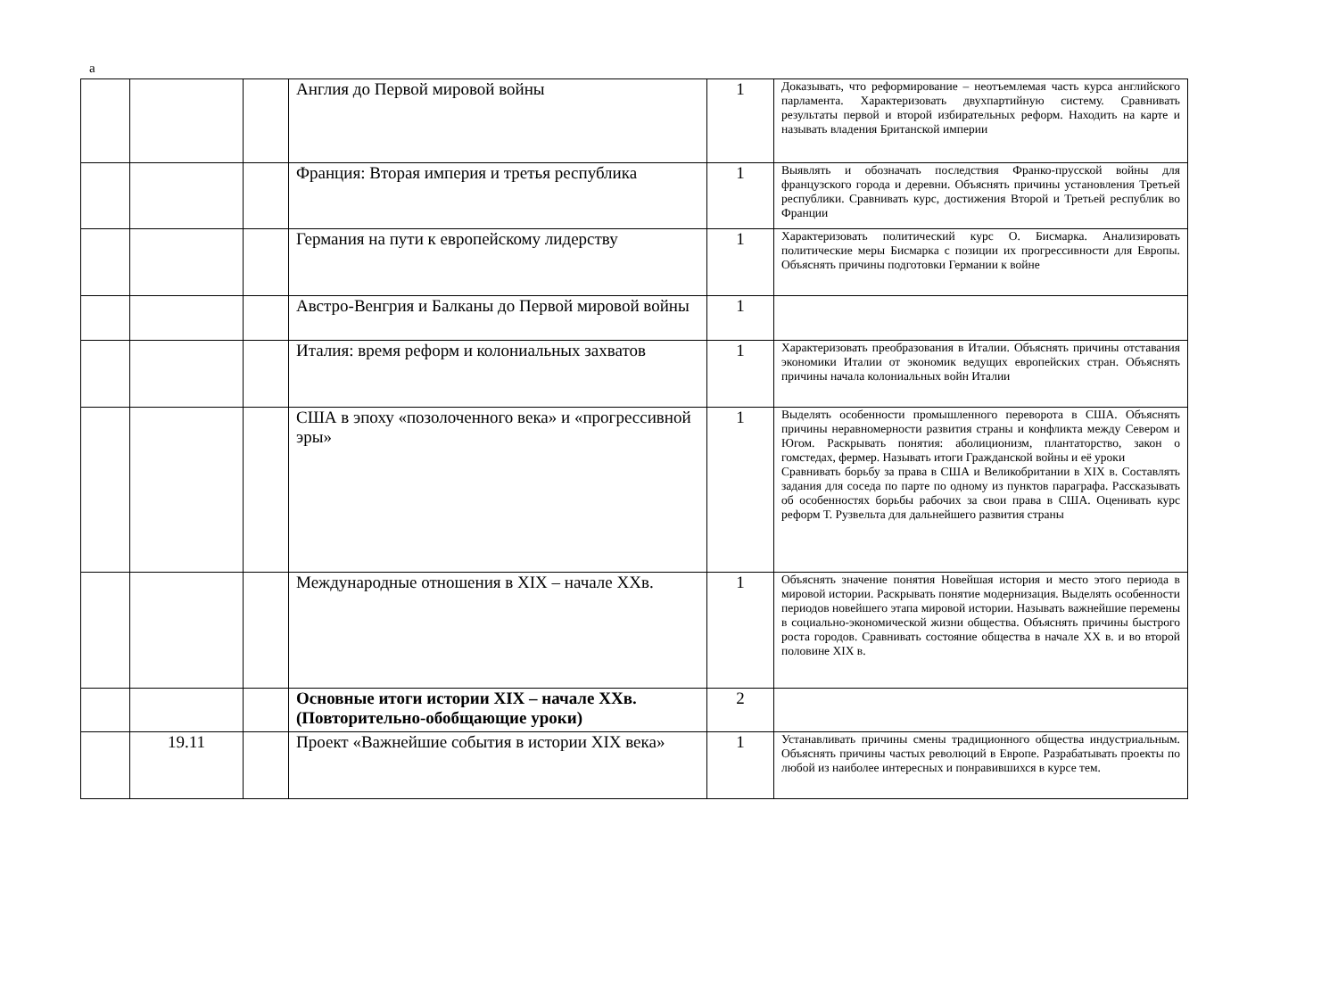а
| | | | Англия до Первой мировой войны | 1 | Доказывать, что реформирование – неотъемлемая часть курса английского парламента. Характеризовать двухпартийную систему. Сравнивать результаты первой и второй избирательных реформ. Находить на карте и называть владения Британской империи |
| | | | Франция: Вторая империя и третья республика | 1 | Выявлять и обозначать последствия Франко-прусской войны для французского города и деревни. Объяснять причины установления Третьей республики. Сравнивать курс, достижения Второй и Третьей республик во Франции |
| | | | Германия на пути к европейскому лидерству | 1 | Характеризовать политический курс О. Бисмарка. Анализировать политические меры Бисмарка с позиции их прогрессивности для Европы. Объяснять причины подготовки Германии к войне |
| | | | Австро-Венгрия и Балканы до Первой мировой войны | 1 | |
| | | | Италия: время реформ и колониальных захватов | 1 | Характеризовать преобразования в Италии. Объяснять причины отставания экономики Италии от экономик ведущих европейских стран. Объяснять причины начала колониальных войн Италии |
| | | | США в эпоху «позолоченного века» и «прогрессивной эры» | 1 | Выделять особенности промышленного переворота в США. Объяснять причины неравномерности развития страны и конфликта между Севером и Югом. Раскрывать понятия: аболиционизм, плантаторство, закон о гомстедах, фермер. Называть итоги Гражданской войны и её уроки Сравнивать борьбу за права в США и Великобритании в XIX в. Составлять задания для соседа по парте по одному из пунктов параграфа. Рассказывать об особенностях борьбы рабочих за свои права в США. Оценивать курс реформ Т. Рузвельта для дальнейшего развития страны |
| | | | Международные отношения в XIX – начале XXв. | 1 | Объяснять значение понятия Новейшая история и место этого периода в мировой истории. Раскрывать понятие модернизация. Выделять особенности периодов новейшего этапа мировой истории. Называть важнейшие перемены в социально-экономической жизни общества. Объяснять причины быстрого роста городов. Сравнивать состояние общества в начале XX в. и во второй половине XIX в. |
| | | | Основные итоги истории XIX – начале XXв. (Повторительно-обобщающие уроки) | 2 | |
| | 19.11 | | Проект «Важнейшие события в истории XIX века» | 1 | Устанавливать причины смены традиционного общества индустриальным. Объяснять причины частых революций в Европе. Разрабатывать проекты по любой из наиболее интересных и понравившихся в курсе тем. |